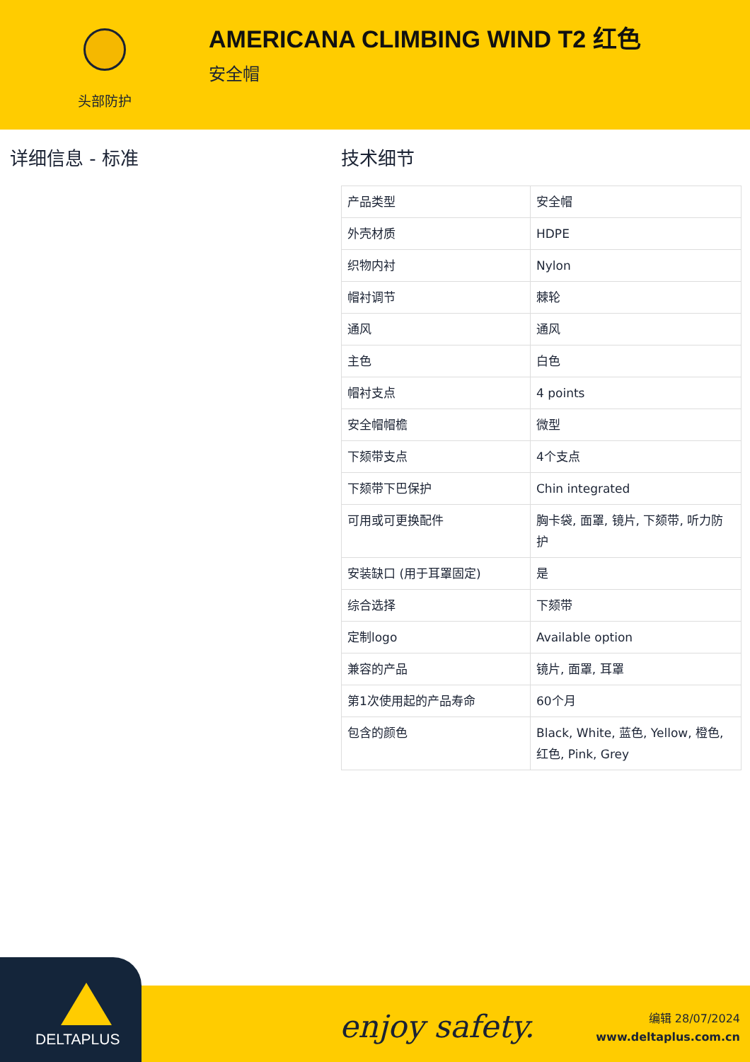头部防护
AMERICANA CLIMBING WIND T2 红色
安全帽
详细信息 - 标准 技术细节
| 产品类型 | 安全帽 |
| 外壳材质 | HDPE |
| 织物内衬 | Nylon |
| 帽衬调节 | 棘轮 |
| 通风 | 通风 |
| 主色 | 白色 |
| 帽衬支点 | 4 points |
| 安全帽帽檐 | 微型 |
| 下颏带支点 | 4个支点 |
| 下颏带下巴保护 | Chin integrated |
| 可用或可更换配件 | 胸卡袋, 面罩, 镜片, 下颏带, 听力防护 |
| 安装缺口 (用于耳罩固定) | 是 |
| 综合选择 | 下颏带 |
| 定制logo | Available option |
| 兼容的产品 | 镜片, 面罩, 耳罩 |
| 第1次使用起的产品寿命 | 60个月 |
| 包含的颜色 | Black, White, 蓝色, Yellow, 橙色, 红色, Pink, Grey |
DELTAPLUS
enjoy safety.
编辑 28/07/2024
www.deltaplus.com.cn